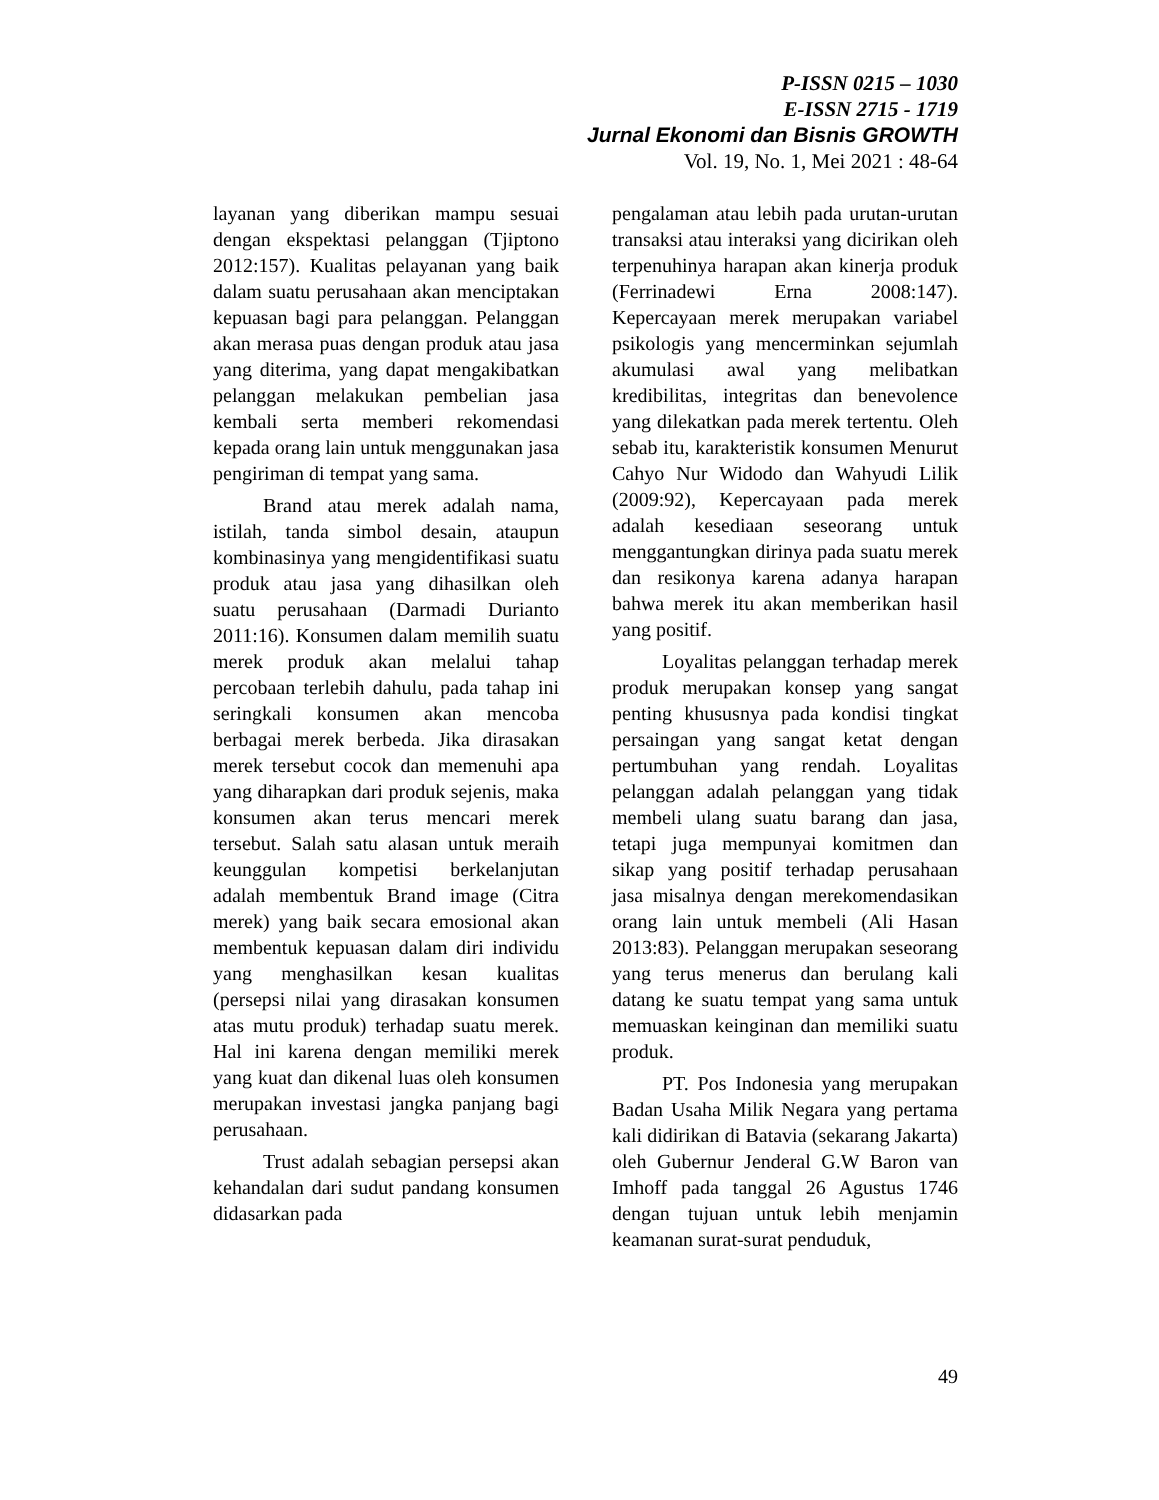P-ISSN 0215 – 1030
E-ISSN 2715 - 1719
Jurnal Ekonomi dan Bisnis GROWTH
Vol. 19, No. 1, Mei 2021 : 48-64
layanan yang diberikan mampu sesuai dengan ekspektasi pelanggan (Tjiptono 2012:157). Kualitas pelayanan yang baik dalam suatu perusahaan akan menciptakan kepuasan bagi para pelanggan. Pelanggan akan merasa puas dengan produk atau jasa yang diterima, yang dapat mengakibatkan pelanggan melakukan pembelian jasa kembali serta memberi rekomendasi kepada orang lain untuk menggunakan jasa pengiriman di tempat yang sama.
Brand atau merek adalah nama, istilah, tanda simbol desain, ataupun kombinasinya yang mengidentifikasi suatu produk atau jasa yang dihasilkan oleh suatu perusahaan (Darmadi Durianto 2011:16). Konsumen dalam memilih suatu merek produk akan melalui tahap percobaan terlebih dahulu, pada tahap ini seringkali konsumen akan mencoba berbagai merek berbeda. Jika dirasakan merek tersebut cocok dan memenuhi apa yang diharapkan dari produk sejenis, maka konsumen akan terus mencari merek tersebut. Salah satu alasan untuk meraih keunggulan kompetisi berkelanjutan adalah membentuk Brand image (Citra merek) yang baik secara emosional akan membentuk kepuasan dalam diri individu yang menghasilkan kesan kualitas (persepsi nilai yang dirasakan konsumen atas mutu produk) terhadap suatu merek. Hal ini karena dengan memiliki merek yang kuat dan dikenal luas oleh konsumen merupakan investasi jangka panjang bagi perusahaan.
Trust adalah sebagian persepsi akan kehandalan dari sudut pandang konsumen didasarkan pada
pengalaman atau lebih pada urutan-urutan transaksi atau interaksi yang dicirikan oleh terpenuhinya harapan akan kinerja produk (Ferrinadewi Erna 2008:147). Kepercayaan merek merupakan variabel psikologis yang mencerminkan sejumlah akumulasi awal yang melibatkan kredibilitas, integritas dan benevolence yang dilekatkan pada merek tertentu. Oleh sebab itu, karakteristik konsumen Menurut Cahyo Nur Widodo dan Wahyudi Lilik (2009:92), Kepercayaan pada merek adalah kesediaan seseorang untuk menggantungkan dirinya pada suatu merek dan resikonya karena adanya harapan bahwa merek itu akan memberikan hasil yang positif.
Loyalitas pelanggan terhadap merek produk merupakan konsep yang sangat penting khususnya pada kondisi tingkat persaingan yang sangat ketat dengan pertumbuhan yang rendah. Loyalitas pelanggan adalah pelanggan yang tidak membeli ulang suatu barang dan jasa, tetapi juga mempunyai komitmen dan sikap yang positif terhadap perusahaan jasa misalnya dengan merekomendasikan orang lain untuk membeli (Ali Hasan 2013:83). Pelanggan merupakan seseorang yang terus menerus dan berulang kali datang ke suatu tempat yang sama untuk memuaskan keinginan dan memiliki suatu produk.
PT. Pos Indonesia yang merupakan Badan Usaha Milik Negara yang pertama kali didirikan di Batavia (sekarang Jakarta) oleh Gubernur Jenderal G.W Baron van Imhoff pada tanggal 26 Agustus 1746 dengan tujuan untuk lebih menjamin keamanan surat-surat penduduk,
49